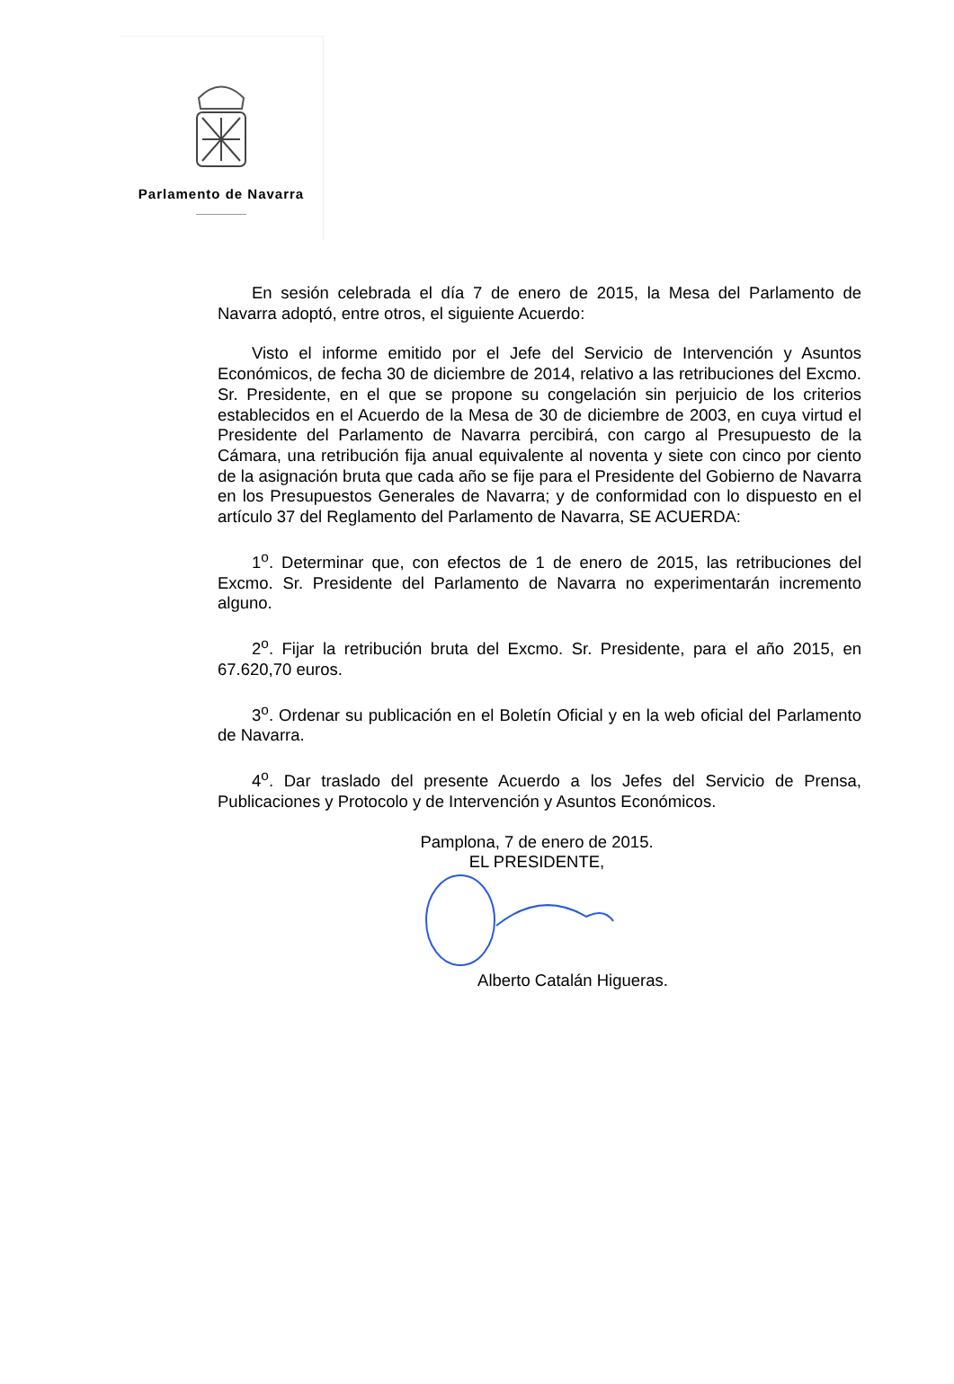Parlamento de Navarra
En sesión celebrada el día 7 de enero de 2015, la Mesa del Parlamento de Navarra adoptó, entre otros, el siguiente Acuerdo:
Visto el informe emitido por el Jefe del Servicio de Intervención y Asuntos Económicos, de fecha 30 de diciembre de 2014, relativo a las retribuciones del Excmo. Sr. Presidente, en el que se propone su congelación sin perjuicio de los criterios establecidos en el Acuerdo de la Mesa de 30 de diciembre de 2003, en cuya virtud el Presidente del Parlamento de Navarra percibirá, con cargo al Presupuesto de la Cámara, una retribución fija anual equivalente al noventa y siete con cinco por ciento de la asignación bruta que cada año se fije para el Presidente del Gobierno de Navarra en los Presupuestos Generales de Navarra; y de conformidad con lo dispuesto en el artículo 37 del Reglamento del Parlamento de Navarra, SE ACUERDA:
1<sup>o</sup>. Determinar que, con efectos de 1 de enero de 2015, las retribuciones del Excmo. Sr. Presidente del Parlamento de Navarra no experimentarán incremento alguno.
2<sup>o</sup>. Fijar la retribución bruta del Excmo. Sr. Presidente, para el año 2015, en 67.620,70 euros.
3<sup>o</sup>. Ordenar su publicación en el Boletín Oficial y en la web oficial del Parlamento de Navarra.
4<sup>o</sup>. Dar traslado del presente Acuerdo a los Jefes del Servicio de Prensa, Publicaciones y Protocolo y de Intervención y Asuntos Económicos.
Pamplona, 7 de enero de 2015.
EL PRESIDENTE,
Alberto Catalán Higueras.